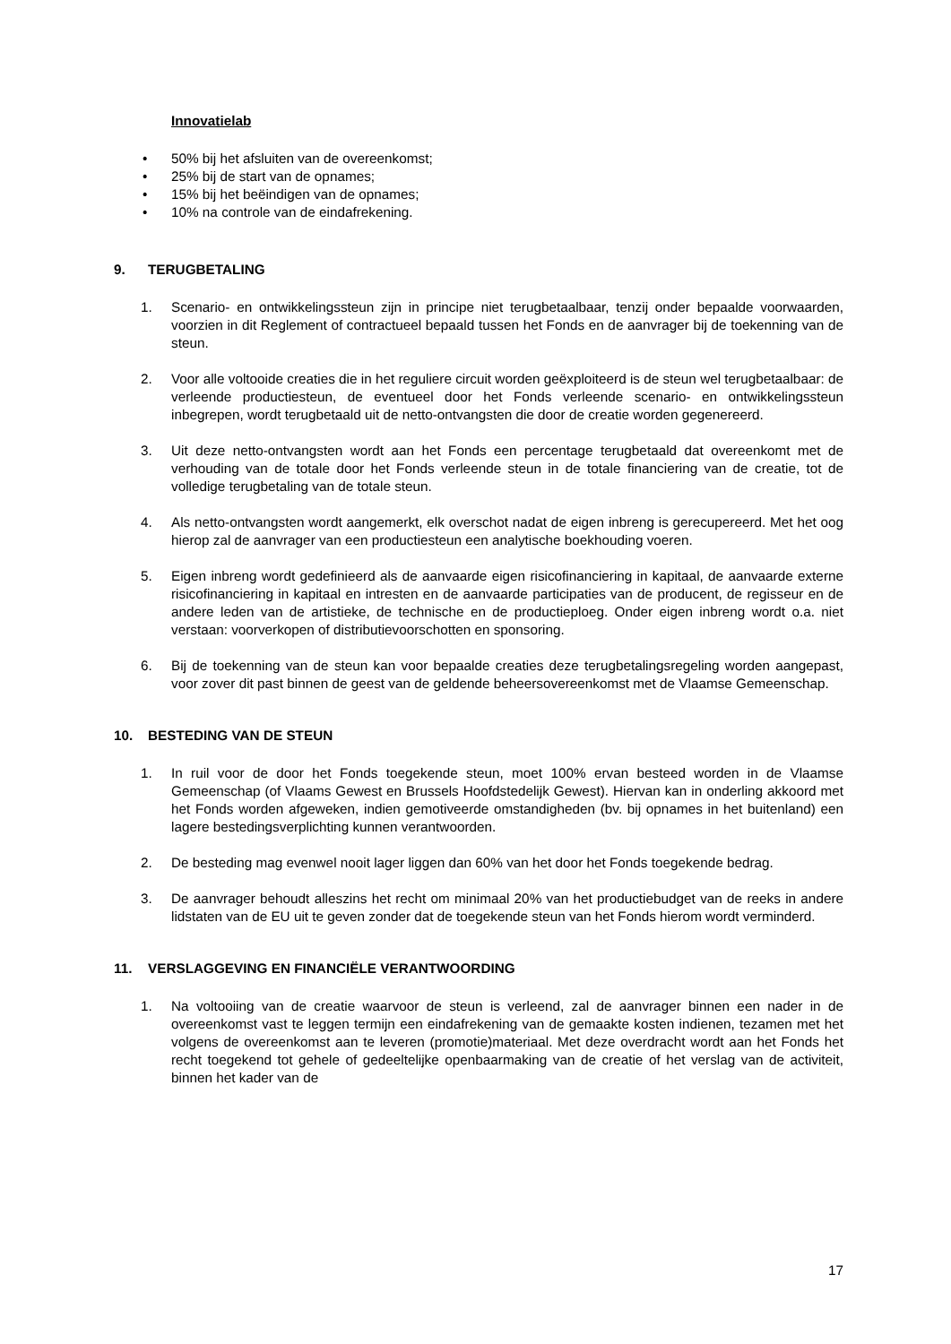Innovatielab
• 50% bij het afsluiten van de overeenkomst;
• 25% bij de start van de opnames;
• 15% bij het beëindigen van de opnames;
• 10% na controle van de eindafrekening.
9. TERUGBETALING
1. Scenario- en ontwikkelingssteun zijn in principe niet terugbetaalbaar, tenzij onder bepaalde voorwaarden, voorzien in dit Reglement of contractueel bepaald tussen het Fonds en de aanvrager bij de toekenning van de steun.
2. Voor alle voltooide creaties die in het reguliere circuit worden geëxploiteerd is de steun wel terugbetaalbaar: de verleende productiesteun, de eventueel door het Fonds verleende scenario- en ontwikkelingssteun inbegrepen, wordt terugbetaald uit de netto-ontvangsten die door de creatie worden gegenereerd.
3. Uit deze netto-ontvangsten wordt aan het Fonds een percentage terugbetaald dat overeenkomt met de verhouding van de totale door het Fonds verleende steun in de totale financiering van de creatie, tot de volledige terugbetaling van de totale steun.
4. Als netto-ontvangsten wordt aangemerkt, elk overschot nadat de eigen inbreng is gerecupereerd. Met het oog hierop zal de aanvrager van een productiesteun een analytische boekhouding voeren.
5. Eigen inbreng wordt gedefinieerd als de aanvaarde eigen risicofinanciering in kapitaal, de aanvaarde externe risicofinanciering in kapitaal en intresten en de aanvaarde participaties van de producent, de regisseur en de andere leden van de artistieke, de technische en de productieploeg. Onder eigen inbreng wordt o.a. niet verstaan: voorverkopen of distributievoorschotten en sponsoring.
6. Bij de toekenning van de steun kan voor bepaalde creaties deze terugbetalingsregeling worden aangepast, voor zover dit past binnen de geest van de geldende beheersovereenkomst met de Vlaamse Gemeenschap.
10. BESTEDING VAN DE STEUN
1. In ruil voor de door het Fonds toegekende steun, moet 100% ervan besteed worden in de Vlaamse Gemeenschap (of Vlaams Gewest en Brussels Hoofdstedelijk Gewest). Hiervan kan in onderling akkoord met het Fonds worden afgeweken, indien gemotiveerde omstandigheden (bv. bij opnames in het buitenland) een lagere bestedingsverplichting kunnen verantwoorden.
2. De besteding mag evenwel nooit lager liggen dan 60% van het door het Fonds toegekende bedrag.
3. De aanvrager behoudt alleszins het recht om minimaal 20% van het productiebudget van de reeks in andere lidstaten van de EU uit te geven zonder dat de toegekende steun van het Fonds hierom wordt verminderd.
11. VERSLAGGEVING EN FINANCIËLE VERANTWOORDING
1. Na voltooiing van de creatie waarvoor de steun is verleend, zal de aanvrager binnen een nader in de overeenkomst vast te leggen termijn een eindafrekening van de gemaakte kosten indienen, tezamen met het volgens de overeenkomst aan te leveren (promotie)materiaal. Met deze overdracht wordt aan het Fonds het recht toegekend tot gehele of gedeeltelijke openbaarmaking van de creatie of het verslag van de activiteit, binnen het kader van de
17